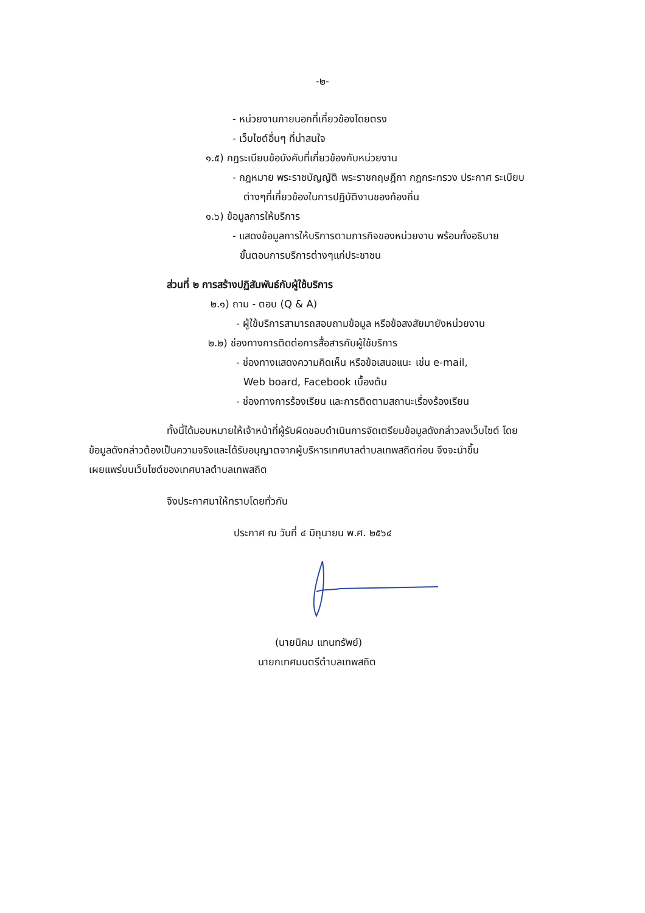-๒-
- หน่วยงานภายนอกที่เกี่ยวข้องโดยตรง
- เว็บไซต์อื่นๆ ที่น่าสนใจ
๑.๕) กฎระเบียบข้อบังคับที่เกี่ยวข้องกับหน่วยงาน
- กฎหมาย พระราชบัญญัติ พระราชกฤษฎีกา กฎกระทรวง ประกาศ ระเบียบ
ต่างๆที่เกี่ยวข้องในการปฏิบัติงานชองท้องถิ่น
๑.๖) ข้อมูลการให้บริการ
- แสดงข้อมูลการให้บริการตามภารกิจของหน่วยงาน พร้อมทั้งอธิบาย
ขั้นตอนการบริการต่างๆแก่ประชาชน
ส่วนที่ ๒ การสร้างปฏิสัมพันธ์กับผู้ใช้บริการ
๒.๑) ถาม - ตอบ (Q & A)
- ผู้ใช้บริการสามารถสอบถามข้อมูล หรือข้อสงสัยมายังหน่วยงาน
๒.๒) ช่องทางการติดต่อการสื่อสารกับผู้ใช้บริการ
- ช่องทางแสดงความคิดเห็น หรือข้อเสนอแนะ เช่น e-mail,
Web board, Facebook เบื้องต้น
- ช่องทางการร้องเรียน และการติดตามสถานะเรื่องร้องเรียน
ทั้งนี้ได้มอบหมายให้เจ้าหน้าที่ผู้รับผิดชอบดำเนินการจัดเตรียมข้อมูลดังกล่าวลงเว็บไซต์ โดย
ข้อมูลดังกล่าวต้องเป็นความจริงและได้รับอนุญาตจากผู้บริหารเทศบาลตำบลเทพสถิตก่อน จึงจะนำขึ้น
เผยแพร่บนเว็บไซต์ของเทศบาลตำบลเทพสถิต
จึงประกาศมาให้ทราบโดยทั่วกัน
ประกาศ ณ วันที่ ๔ มิถุนายน พ.ศ. ๒๕๖๔
(นายนิคม แทนทรัพย์)
นายกเทศมนตรีตำบลเทพสถิต